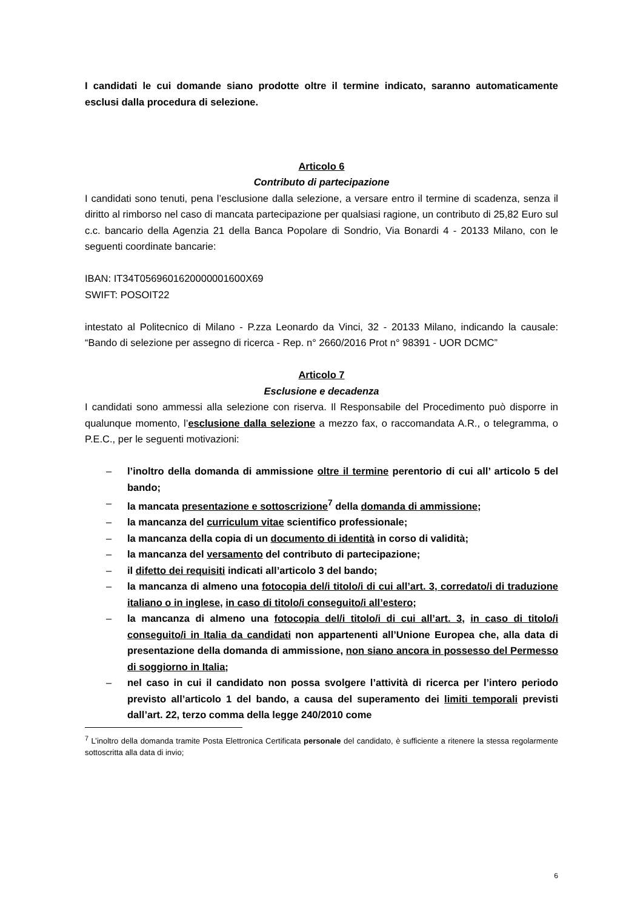I candidati le cui domande siano prodotte oltre il termine indicato, saranno automaticamente esclusi dalla procedura di selezione.
Articolo 6
Contributo di partecipazione
I candidati sono tenuti, pena l’esclusione dalla selezione, a versare entro il termine di scadenza, senza il diritto al rimborso nel caso di mancata partecipazione per qualsiasi ragione, un contributo di 25,82 Euro sul c.c. bancario della Agenzia 21 della Banca Popolare di Sondrio, Via Bonardi 4 - 20133 Milano, con le seguenti coordinate bancarie:
IBAN: IT34T0569601620000001600X69
SWIFT: POSOIT22
intestato al Politecnico di Milano - P.zza Leonardo da Vinci, 32 - 20133 Milano, indicando la causale: “Bando di selezione per assegno di ricerca - Rep. n° 2660/2016 Prot n° 98391 - UOR DCMC”
Articolo 7
Esclusione e decadenza
I candidati sono ammessi alla selezione con riserva. Il Responsabile del Procedimento può disporre in qualunque momento, l’esclusione dalla selezione a mezzo fax, o raccomandata A.R., o telegramma, o P.E.C., per le seguenti motivazioni:
– l’inoltro della domanda di ammissione oltre il termine perentorio di cui all’ articolo 5 del bando;
– la mancata presentazione e sottoscrizione<sup>7</sup> della domanda di ammissione;
– la mancanza del curriculum vitae scientifico professionale;
– la mancanza della copia di un documento di identità in corso di validità;
– la mancanza del versamento del contributo di partecipazione;
– il difetto dei requisiti indicati all’articolo 3 del bando;
– la mancanza di almeno una fotocopia del/i titolo/i di cui all’art. 3, corredato/i di traduzione italiano o in inglese, in caso di titolo/i conseguito/i all’estero;
– la mancanza di almeno una fotocopia del/i titolo/i di cui all’art. 3, in caso di titolo/i conseguito/i in Italia da candidati non appartenenti all’Unione Europea che, alla data di presentazione della domanda di ammissione, non siano ancora in possesso del Permesso di soggiorno in Italia;
– nel caso in cui il candidato non possa svolgere l’attività di ricerca per l’intero periodo previsto all’articolo 1 del bando, a causa del superamento dei limiti temporali previsti dall’art. 22, terzo comma della legge 240/2010 come
<sup>7</sup> L’inoltro della domanda tramite Posta Elettronica Certificata personale del candidato, è sufficiente a ritenere la stessa regolarmente sottoscritta alla data di invio;
6